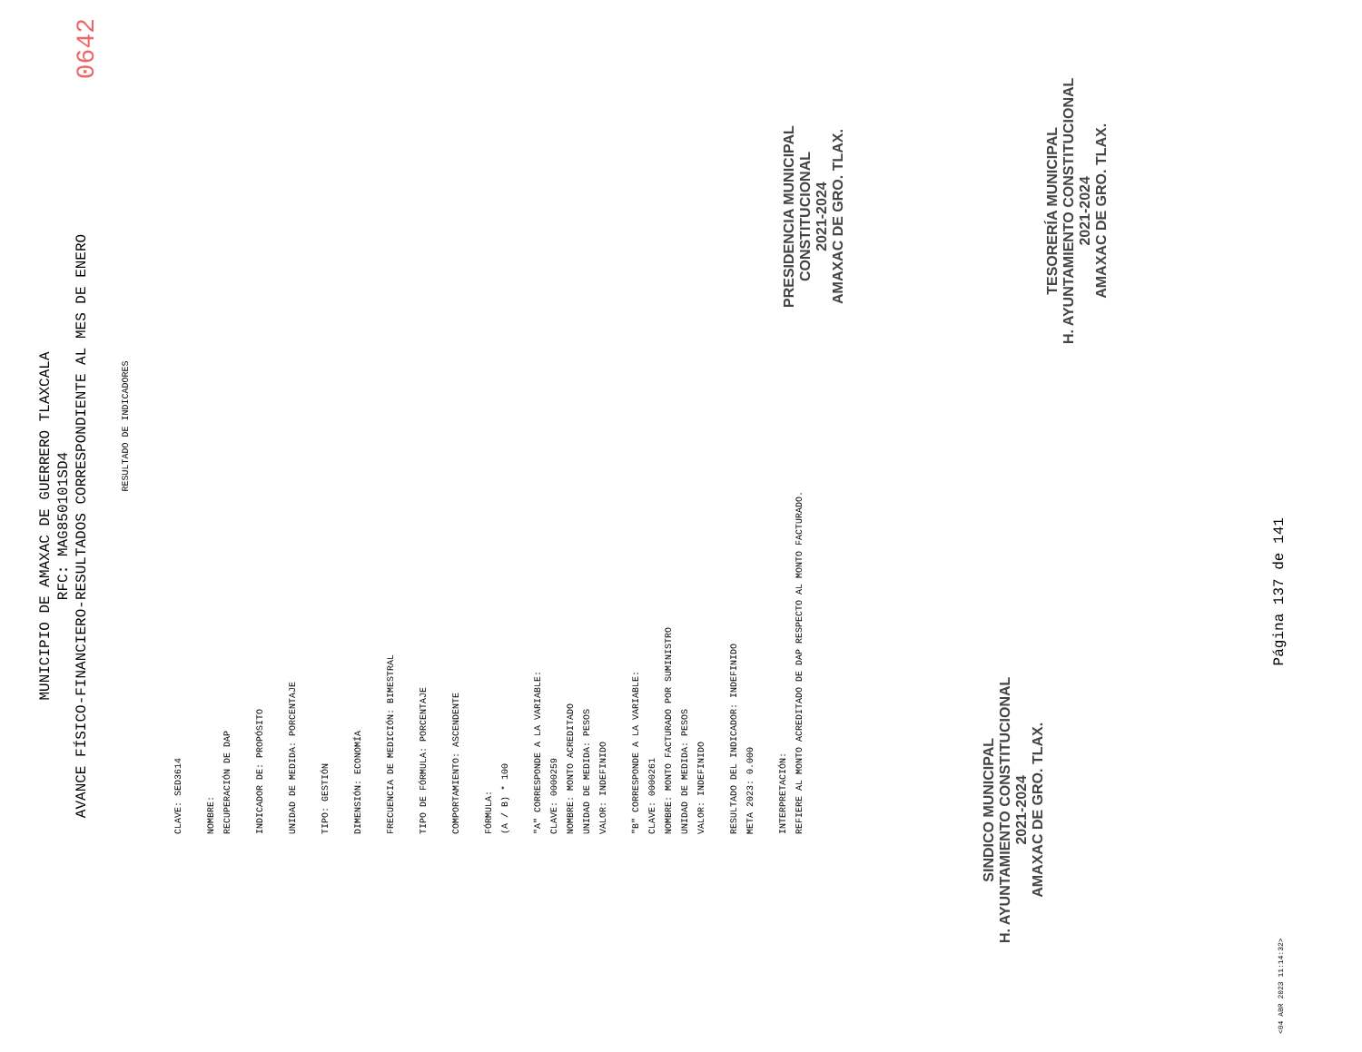0642
MUNICIPIO DE AMAXAC DE GUERRERO TLAXCALA
RFC: MAG850101SD4
AVANCE FÍSICO-FINANCIERO-RESULTADOS CORRESPONDIENTE AL MES DE ENERO
RESULTADO DE INDICADORES
CLAVE: SED3614
NOMBRE:
RECUPERACIÓN DE DAP
INDICADOR DE: PROPÓSITO
UNIDAD DE MEDIDA: PORCENTAJE
TIPO: GESTIÓN
DIMENSIÓN: ECONOMÍA
FRECUENCIA DE MEDICIÓN: BIMESTRAL
TIPO DE FÓRMULA: PORCENTAJE
COMPORTAMIENTO: ASCENDENTE
FÓRMULA:
(A / B) * 100
"A" CORRESPONDE A LA VARIABLE:
CLAVE: 0000259
NOMBRE: MONTO ACREDITADO
UNIDAD DE MEDIDA: PESOS
VALOR: INDEFINIDO
"B" CORRESPONDE A LA VARIABLE:
CLAVE: 0000261
NOMBRE: MONTO FACTURADO POR SUMINISTRO
UNIDAD DE MEDIDA: PESOS
VALOR: INDEFINIDO
RESULTADO DEL INDICADOR: INDEFINIDO
META 2023: 0.000
INTERPRETACIÓN:
REFIERE AL MONTO ACREDITADO DE DAP RESPECTO AL MONTO FACTURADO.
SINDICO MUNICIPAL
H. AYUNTAMIENTO CONSTITUCIONAL
2021-2024
AMAXAC DE GRO. TLAX.
PRESIDENCIA MUNICIPAL
CONSTITUCIONAL
2021-2024
AMAXAC DE GRO. TLAX.
TESORERÍA MUNICIPAL
H. AYUNTAMIENTO CONSTITUCIONAL
2021-2024
AMAXAC DE GRO. TLAX.
<04 ABR 2023 11:14:32> Página 137 de 141